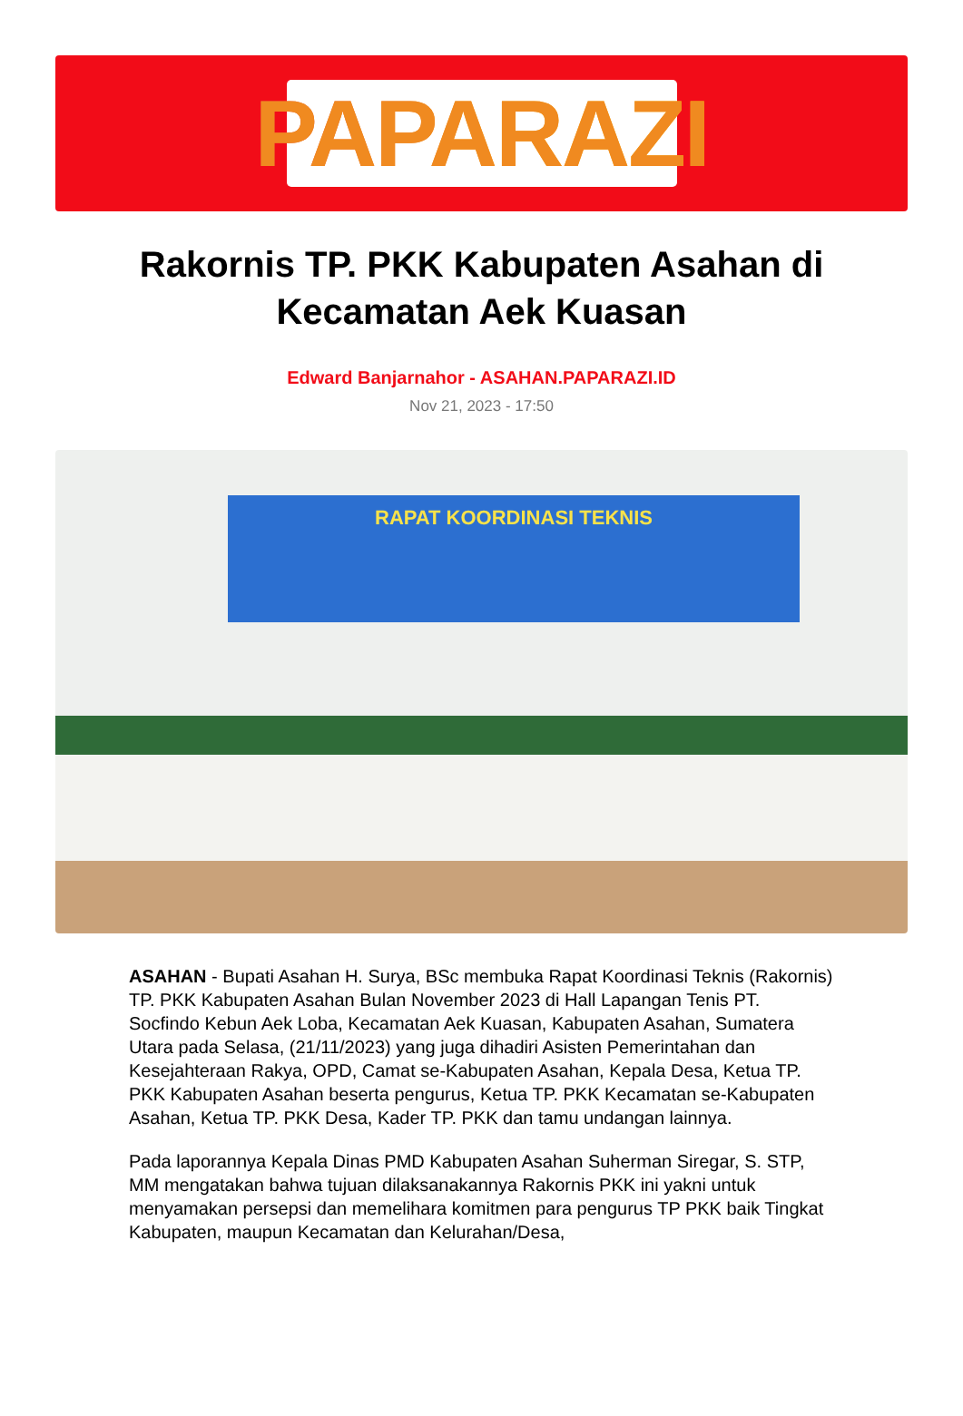PAPARAZI
Rakornis TP. PKK Kabupaten Asahan di Kecamatan Aek Kuasan
Edward Banjarnahor - ASAHAN.PAPARAZI.ID
Nov 21, 2023 - 17:50
RAPAT KOORDINASI TEKNIS
ASAHAN - Bupati Asahan H. Surya, BSc membuka Rapat Koordinasi Teknis (Rakornis) TP. PKK Kabupaten Asahan Bulan November 2023 di Hall Lapangan Tenis PT. Socfindo Kebun Aek Loba, Kecamatan Aek Kuasan, Kabupaten Asahan, Sumatera Utara pada Selasa, (21/11/2023) yang juga dihadiri Asisten Pemerintahan dan Kesejahteraan Rakya, OPD, Camat se-Kabupaten Asahan, Kepala Desa, Ketua TP. PKK Kabupaten Asahan beserta pengurus, Ketua TP. PKK Kecamatan se-Kabupaten Asahan, Ketua TP. PKK Desa, Kader TP. PKK dan tamu undangan lainnya.
Pada laporannya Kepala Dinas PMD Kabupaten Asahan Suherman Siregar, S. STP, MM mengatakan bahwa tujuan dilaksanakannya Rakornis PKK ini yakni untuk menyamakan persepsi dan memelihara komitmen para pengurus TP PKK baik Tingkat Kabupaten, maupun Kecamatan dan Kelurahan/Desa,